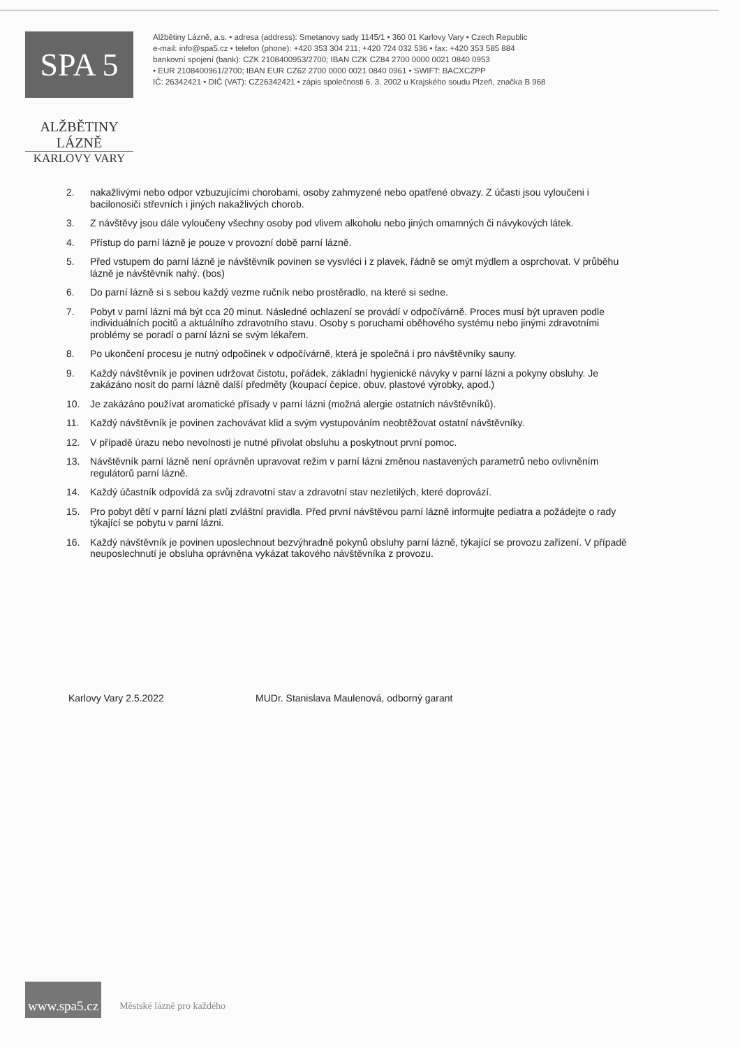SPA 5
ALŽBĚTINY LÁZNĚ
KARLOVY VARY
Alžbětiny Lázně, a.s. • adresa (address): Smetanovy sady 1145/1 • 360 01 Karlovy Vary • Czech Republic
e-mail: info@spa5.cz • telefon (phone): +420 353 304 211; +420 724 032 536 • fax: +420 353 585 884
bankovní spojení (bank): CZK 2108400953/2700; IBAN CZK CZ84 2700 0000 0021 0840 0953
• EUR 2108400961/2700; IBAN EUR CZ62 2700 0000 0021 0840 0961 • SWIFT: BACXCZPP
IČ: 26342421 • DIČ (VAT): CZ26342421 • zápis společnosti 6. 3. 2002 u Krajského soudu Plzeň, značka B 968
2. nakažlivými nebo odpor vzbuzujícími chorobami, osoby zahmyzené nebo opatřené obvazy. Z účasti jsou vyloučeni i bacilonosiči střevních i jiných nakažlivých chorob.
3. Z návštěvy jsou dále vyloučeny všechny osoby pod vlivem alkoholu nebo jiných omamných či návykových látek.
4. Přístup do parní lázně je pouze v provozní době parní lázně.
5. Před vstupem do parní lázně je návštěvník povinen se vysvléci i z plavek, řádně se omýt mýdlem a osprchovat. V průběhu lázně je návštěvník nahý. (bos)
6. Do parní lázně si s sebou každý vezme ručník nebo prostěradlo, na které si sedne.
7. Pobyt v parní lázni má být cca 20 minut. Následné ochlazení se provádí v odpočívárně. Proces musí být upraven podle individuálních pocitů a aktuálního zdravotního stavu. Osoby s poruchami oběhového systému nebo jinými zdravotními problémy se poradí o parní lázni se svým lékařem.
8. Po ukončení procesu je nutný odpočinek v odpočívárně, která je společná i pro návštěvníky sauny.
9. Každý návštěvník je povinen udržovat čistotu, pořádek, základní hygienické návyky v parní lázni a pokyny obsluhy. Je zakázáno nosit do parní lázně další předměty (koupací čepice, obuv, plastové výrobky, apod.)
10. Je zakázáno používat aromatické přísady v parní lázni (možná alergie ostatních návštěvníků).
11. Každý návštěvník je povinen zachovávat klid a svým vystupováním neobtěžovat ostatní návštěvníky.
12. V případě úrazu nebo nevolnosti je nutné přivolat obsluhu a poskytnout první pomoc.
13. Návštěvník parní lázně není oprávněn upravovat režim v parní lázni změnou nastavených parametrů nebo ovlivněním regulátorů parní lázně.
14. Každý účastník odpovídá za svůj zdravotní stav a zdravotní stav nezletilých, které doprovází.
15. Pro pobyt dětí v parní lázni platí zvláštní pravidla. Před první návštěvou parní lázně informujte pediatra a požádejte o rady týkající se pobytu v parní lázni.
16. Každý návštěvník je povinen uposlechnout bezvýhradně pokynů obsluhy parní lázně, týkající se provozu zařízení. V případě neuposlechnutí je obsluha oprávněna vykázat takového návštěvníka z provozu.
Karlovy Vary 2.5.2022 MUDr. Stanislava Maulenová, odborný garant
www.spa5.cz
Městské lázně pro každého